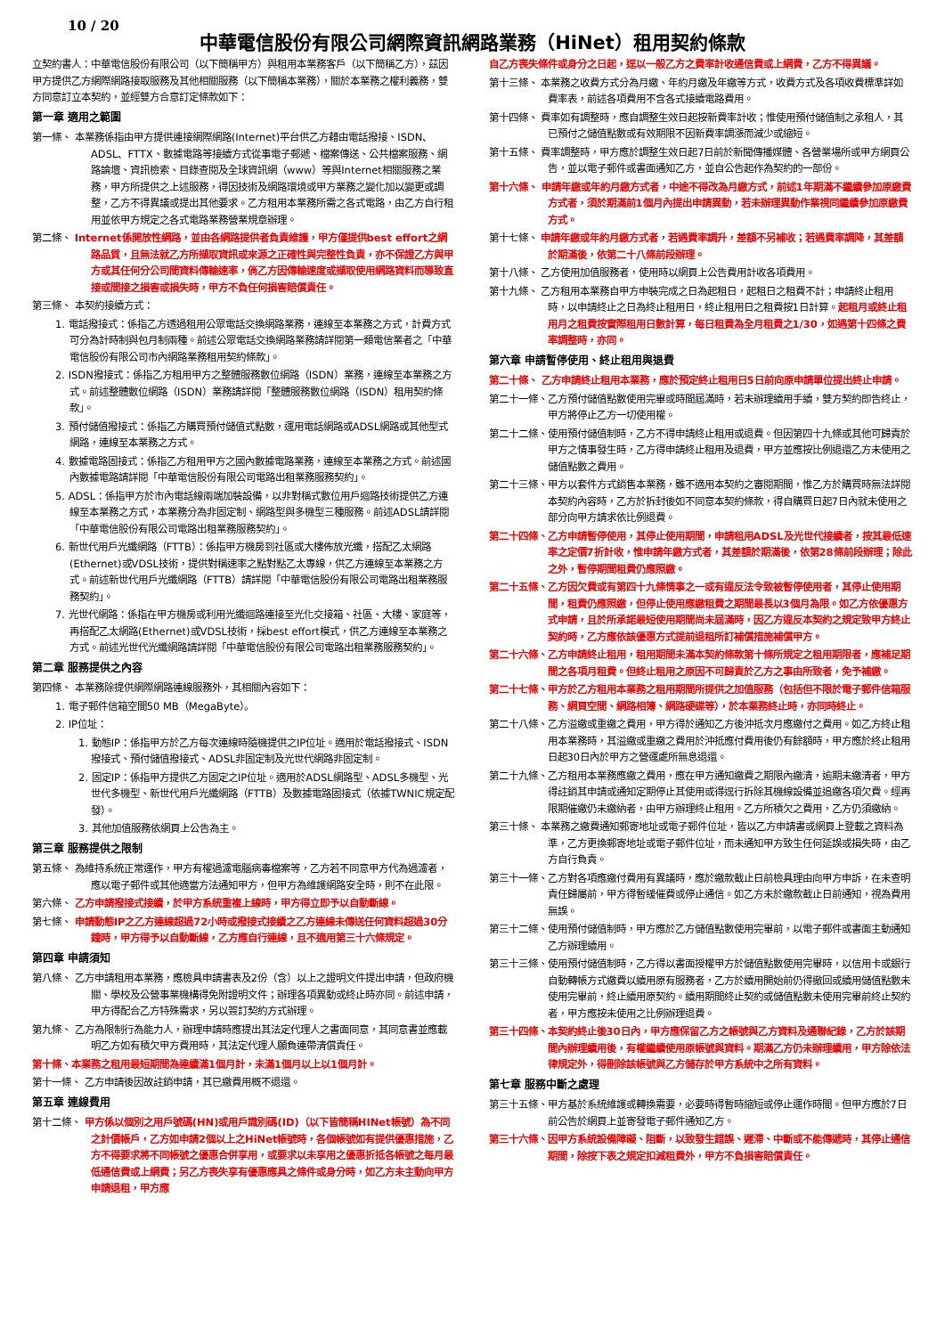10 / 20
中華電信股份有限公司網際資訊網路業務（HiNet）租用契約條款
立契約書人：中華電信股份有限公司（以下簡稱甲方）與租用本業務客戶（以下簡稱乙方），茲因甲方提供乙方網際網路接取服務及其他相關服務（以下簡稱本業務），關於本業務之權利義務，雙方同意訂立本契約，並經雙方合意訂定條款如下：
第一章 適用之範圍
第一條、 本業務係指由甲方提供連接網際網路(Internet)平台供乙方藉由電話撥接、ISDN、ADSL、FTTX、數據電路等接續方式從事電子郵遞、檔案傳送、公共檔案服務、網路論壇、資訊檢索、目錄查閱及全球資訊網（www）等與Internet相關服務之業務，甲方所提供之上述服務，得因技術及網路環境或甲方業務之變化加以變更或調整，乙方不得異議或提出其他要求。乙方租用本業務所需之各式電路，由乙方自行租用並依甲方規定之各式電路業務營業規章辦理。
第二條、 Internet係開放性網路，並由各網路提供者負責維護，甲方僅提供best effort之網路品質，且無法就乙方所擷取資訊或來源之正確性與完整性負責，亦不保證乙方與甲方或其任何分公司間資料傳輸速率，倘乙方因傳輸速度或擷取使用網路資料而導致直接或間接之損害或損失時，甲方不負任何損害賠償責任。
第三條、 本契約接續方式：
1. 電話撥接式：係指乙方透過租用公眾電話交換網路業務，連線至本業務之方式，計費方式可分為計時制與包月制兩種。前述公眾電話交換網路業務請詳閱第一類電信業者之「中華電信股份有限公司市內網路業務租用契約條款」。
2. ISDN撥接式：係指乙方租用甲方之整體服務數位網路（ISDN）業務，連線至本業務之方式。前述整體數位網路（ISDN）業務請詳閱「整體服務數位網路（ISDN）租用契約條款」。
3. 預付儲值撥接式：係指乙方購買預付儲值式點數，運用電話網路或ADSL網路或其他型式網路，連線至本業務之方式。
4. 數據電路固接式：係指乙方租用甲方之國內數據電路業務，連線至本業務之方式。前述國內數據電路請詳閱「中華電信股份有限公司電路出租業務服務契約」。
5. ADSL：係指甲方於市內電話線兩端加裝設備，以非對稱式數位用戶迴路技術提供乙方連線至本業務之方式，本業務分為非固定制、網路型與多機型三種服務。前述ADSL請詳閱「中華電信股份有限公司電路出租業務服務契約」。
6. 新世代用戶光纖網路（FTTB）：係指甲方機房到社區或大樓佈放光纖，搭配乙太網路(Ethernet)或VDSL技術，提供對稱速率之點對點乙太專線，供乙方連線至本業務之方式。前述新世代用戶光纖網路（FTTB）請詳閱「中華電信股份有限公司電路出租業務服務契約」。
7. 光世代網路：係指在甲方機房或利用光纖迴路連接至光化交接箱、社區、大樓、家庭等，再搭配乙太網路(Ethernet)或VDSL技術，採best effort模式，供乙方連線至本業務之方式。前述光世代光纖網路請詳閱「中華電信股份有限公司電路出租業務服務契約」。
第二章 服務提供之內容
第四條、 本業務除提供網際網路連線服務外，其相關內容如下：
1. 電子郵件信箱空間50 MB（MegaByte）。
2. IP位址：
1. 動態IP：係指甲方於乙方每次連線時隨機提供之IP位址。適用於電話撥接式、ISDN撥接式、預付儲值撥接式、ADSL非固定制及光世代網路非固定制。
2. 固定IP：係指甲方提供乙方固定之IP位址。適用於ADSL網路型、ADSL多機型、光世代多機型、新世代用戶光纖網路（FTTB）及數據電路固接式（依據TWNIC規定配發）。
3. 其他加值服務依網頁上公告為主。
第三章 服務提供之限制
第五條、 為維持系統正常運作，甲方有權過濾電腦病毒檔案等，乙方若不同意甲方代為過濾者，應以電子郵件或其他適當方法通知甲方，但甲方為維護網路安全時，則不在此限。
第六條、 乙方申請撥接式接續，於甲方系統重複上線時，甲方得立即予以自動斷線。
第七條、 申請動態IP之乙方連線超過72小時或撥接式接續之乙方連線未傳送任何資料超過30分鐘時，甲方得予以自動斷線，乙方應自行連線，且不適用第三十六條規定。
第四章 申請須知
第八條、 乙方申請租用本業務，應檢具申請書表及2份（含）以上之證明文件提出申請，但政府機關、學校及公營事業機構得免附證明文件；辦理各項異動或終止時亦同。前述申請，甲方得配合乙方特殊需求，另以簽訂契約方式辦理。
第九條、 乙方為限制行為能力人，辦理申請時應提出其法定代理人之書面同意，其同意書並應載明乙方如有積欠甲方費用時，其法定代理人願負連帶清償責任。
第十條、本業務之租用最短期間為連續滿1個月計，未滿1個月以上以1個月計。
第十一條、 乙方申請後因故註銷申請，其已繳費用概不退還。
第五章 連線費用
第十二條、 甲方係以個別之用戶號碼(HN)或用戶識別碼(ID)（以下皆簡稱HINet帳號）為不同之計價帳戶，乙方如申請2個以上之HiNet帳號時，各個帳號如有提供優惠措施，乙方不得要求將不同帳號之優惠合併享用，或要求以未享用之優惠折抵各帳號之每月最低通信費或上網費；另乙方喪失享有優惠應具之條件或身分時，如乙方未主動向甲方申請退租，甲方應
自乙方喪失條件或身分之日起，逕以一般乙方之費率計收通信費或上網費，乙方不得異議。
第十三條、 本業務之收費方式分為月繳、年約月繳及年繳等方式，收費方式及各項收費標準詳如費率表，前述各項費用不含各式接續電路費用。
第十四條、 費率如有調整時，應自調整生效日起按新費率計收；惟使用預付儲值制之承租人，其已預付之儲值點數或有效期限不因新費率調漲而減少或縮短。
第十五條、 費率調整時，甲方應於調整生效日起7日前於新聞傳播媒體、各營業場所或甲方網頁公告，並以電子郵件或書面通知乙方，並自公告起作為契約的一部份。
第十六條、 申請年繳或年約月繳方式者，中途不得改為月繳方式，前述1年期滿不繼續參加原繳費方式者，須於期滿前1個月內提出申請異動，若未辦理異動作業視同繼續參加原繳費方式。
第十七條、 申請年繳或年約月繳方式者，若遇費率調升，差額不另補收；若遇費率調降，其差額於期滿後，依第二十八條前段辦理。
第十八條、 乙方使用加值服務者，使用時以網頁上公告費用計收各項費用。
第十九條、 乙方租用本業務自甲方申裝完成之日為起租日，起租日之租費不計；申請終止租用時，以申請終止之日為終止租用日，終止租用日之租費按1日計算。起租月或終止租用月之租費按實際租用日數計算，每日租費為全月租費之1/30，如遇第十四條之費率調整時，亦同。
第六章 申請暫停使用、終止租用與退費
第二十條、 乙方申請終止租用本業務，應於預定終止租用日5日前向原申請單位提出終止申請。
第二十一條、乙方預付儲值點數使用完畢或時間屆滿時，若未辦理續用手續，雙方契約即告終止，甲方將停止乙方一切使用權。
第二十二條、使用預付儲值制時，乙方不得申請終止租用或退費。但因第四十九條或其他可歸責於甲方之情事發生時，乙方得申請終止租用及退費，甲方並應按比例退還乙方未使用之儲值點數之費用。
第二十三條、甲方以套件方式銷售本業務，雖不適用本契約之審閱期間，惟乙方於購買時無法詳閱本契約內容時，乙方於拆封後如不同意本契約條款，得自購買日起7日內就未使用之部分向甲方請求依比例退費。
第二十四條、乙方申請暫停使用，其停止使用期間，申請租用ADSL及光世代接續者，按其最低速率之定價7折計收，惟申請年繳方式者，其差額於期滿後，依第28條前段辦理；除此之外，暫停期間租費仍應照繳。
第二十五條、乙方因欠費或有第四十九條情事之一或有違反法令致被暫停使用者，其停止使用期間，租費仍應照繳，但停止使用應繳租費之期間最長以3個月為限。如乙方依優惠方式申請，且於所承諾最短使用期間尚未屆滿時，因乙方違反本契約之規定致甲方終止契約時，乙方應依該優惠方式提前退租所訂補償措施補償甲方。
第二十六條、乙方申請終止租用，租用期間未滿本契約條款第十條所規定之租用期限者，應補足期間之各項月租費。但終止租用之原因不可歸責於乙方之事由所致者，免予補繳。
第二十七條、甲方於乙方租用本業務之租用期間所提供之加值服務（包括但不限於電子郵件信箱服務、網頁空間、網路相簿、網路硬碟等），於本業務終止時，亦同時終止。
第二十八條、乙方溢繳或重繳之費用，甲方得於通知乙方後沖抵次月應繳付之費用。如乙方終止租用本業務時，其溢繳或重繳之費用於沖抵應付費用後仍有餘額時，甲方應於終止租用日起30日內於甲方之營運處所無息退還。
第二十九條、乙方租用本業務應繳之費用，應在甲方通知繳費之期限內繳清，逾期未繳清者，甲方得註銷其申請或通知定期停止其使用或得逕行拆除其機線設備並追繳各項欠費。經再限期催繳仍未繳納者，由甲方辦理終止租用。乙方所積欠之費用，乙方仍須繳納。
第三十條、 本業務之繳費通知郵寄地址或電子郵件位址，皆以乙方申請書或網頁上登載之資料為準，乙方更換郵寄地址或電子郵件位址，而未通知甲方致生任何延誤或損失時，由乙方自行負責。
第三十一條、乙方對各項應繳付費用有異議時，應於繳款截止日前檢具理由向甲方申訴，在未查明責任歸屬前，甲方得暫緩催費或停止通信。如乙方未於繳款截止日前通知，視為費用無誤。
第三十二條、使用預付儲值制時，甲方應於乙方儲值點數使用完畢前，以電子郵件或書面主動通知乙方辦理續用。
第三十三條、使用預付儲值制時，乙方得以書面授權甲方於儲值點數使用完畢時，以信用卡或銀行自動轉帳方式繳費以續用原有服務者，乙方於續用開始前仍得撤回或續用儲值點數未使用完畢前，終止續用原契約。續用期間終止契約或儲值點數未使用完畢前終止契約者，甲方應按未使用之比例辦理退費。
第三十四條、本契約終止後30日內，甲方應保留乙方之帳號與乙方資料及通聯紀錄，乙方於該期間內辦理續用後，有權繼續使用原帳號與資料。期滿乙方仍未辦理續用，甲方除依法律規定外，得刪除該帳號與乙方儲存於甲方系統中之所有資料。
第七章 服務中斷之處理
第三十五條、甲方基於系統維護或轉換需要，必要時得暫時縮短或停止運作時間。但甲方應於7日前公告於網頁上並寄發電子郵件通知乙方。
第三十六條、因甲方系統設備障礙、阻斷，以致發生錯誤、遲滯、中斷或不能傳遞時，其停止通信期間，除按下表之規定扣減租費外，甲方不負損害賠償責任。